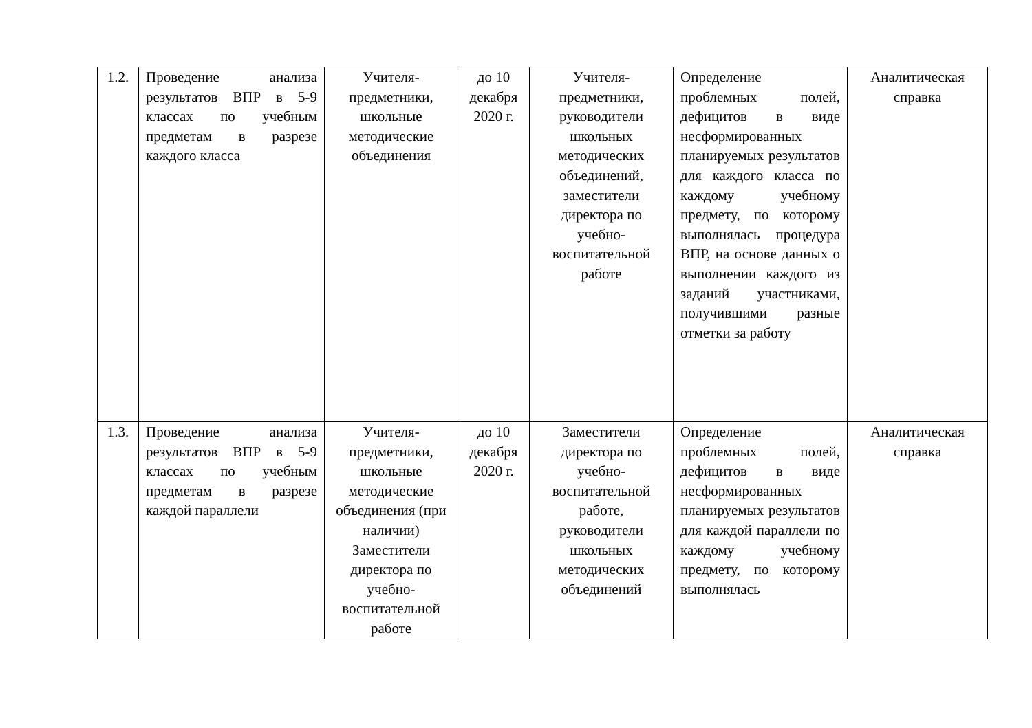| 1.2. | Проведение анализа результатов ВПР в 5-9 классах по учебным предметам в разрезе каждого класса | Учителя-предметники, школьные методические объединения | до 10 декабря 2020 г. | Учителя-предметники, руководители школьных методических объединений, заместители директора по учебно-воспитательной работе | Определение проблемных полей, дефицитов в виде несформированных планируемых результатов для каждого класса по каждому учебному предмету, по которому выполнялась процедура ВПР, на основе данных о выполнении каждого из заданий участниками, получившими разные отметки за работу | Аналитическая справка |
| 1.3. | Проведение анализа результатов ВПР в 5-9 классах по учебным предметам в разрезе каждой параллели | Учителя-предметники, школьные методические объединения (при наличии) Заместители директора по учебно-воспитательной работе | до 10 декабря 2020 г. | Заместители директора по учебно-воспитательной работе, руководители школьных методических объединений | Определение проблемных полей, дефицитов в виде несформированных планируемых результатов для каждой параллели по каждому учебному предмету, по которому выполнялась | Аналитическая справка |